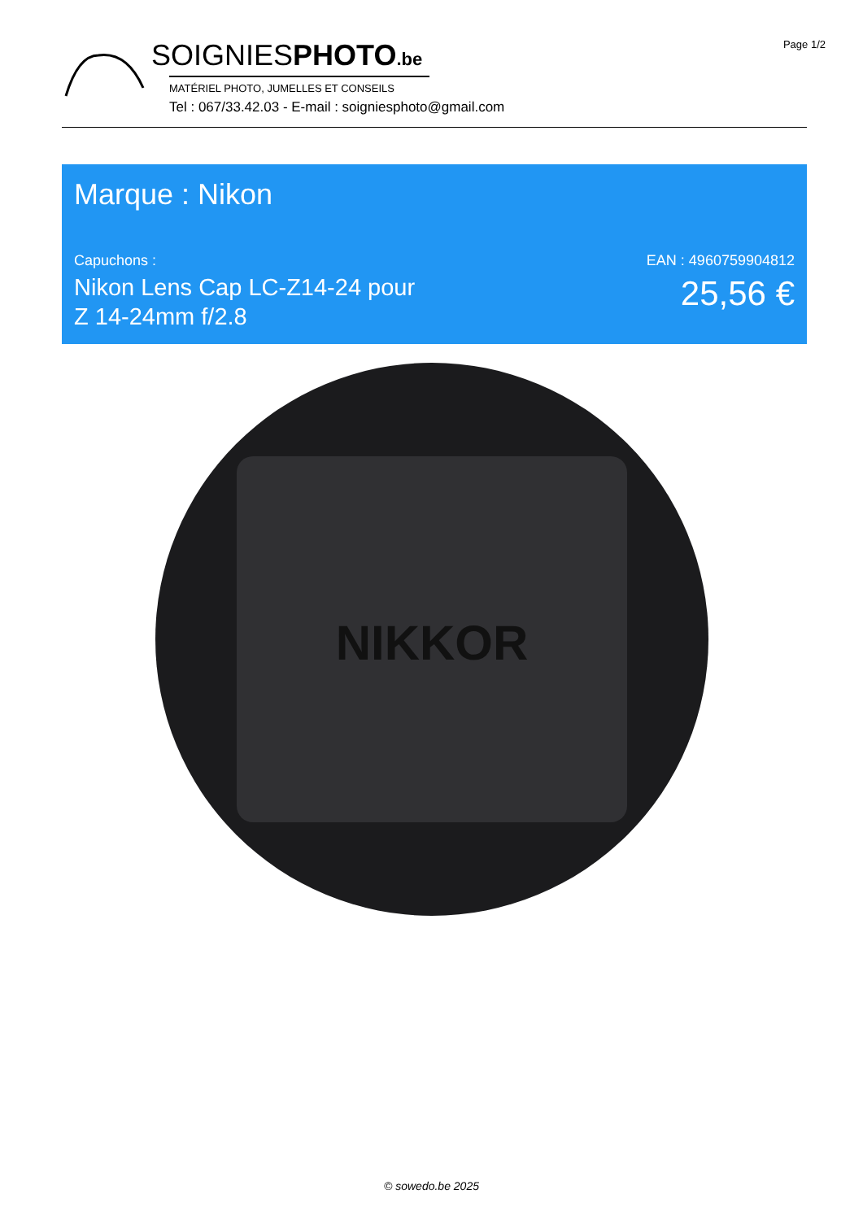Page 1/2
SOIGNIESPHOTO.be
MATÉRIEL PHOTO, JUMELLES ET CONSEILS
Tel : 067/33.42.03 - E-mail : soigniesphoto@gmail.com
Marque : Nikon
Capuchons :
Nikon Lens Cap LC-Z14-24 pour
Z 14-24mm f/2.8
EAN : 4960759904812
25,56 €
NIKKOR
© sowedo.be 2025